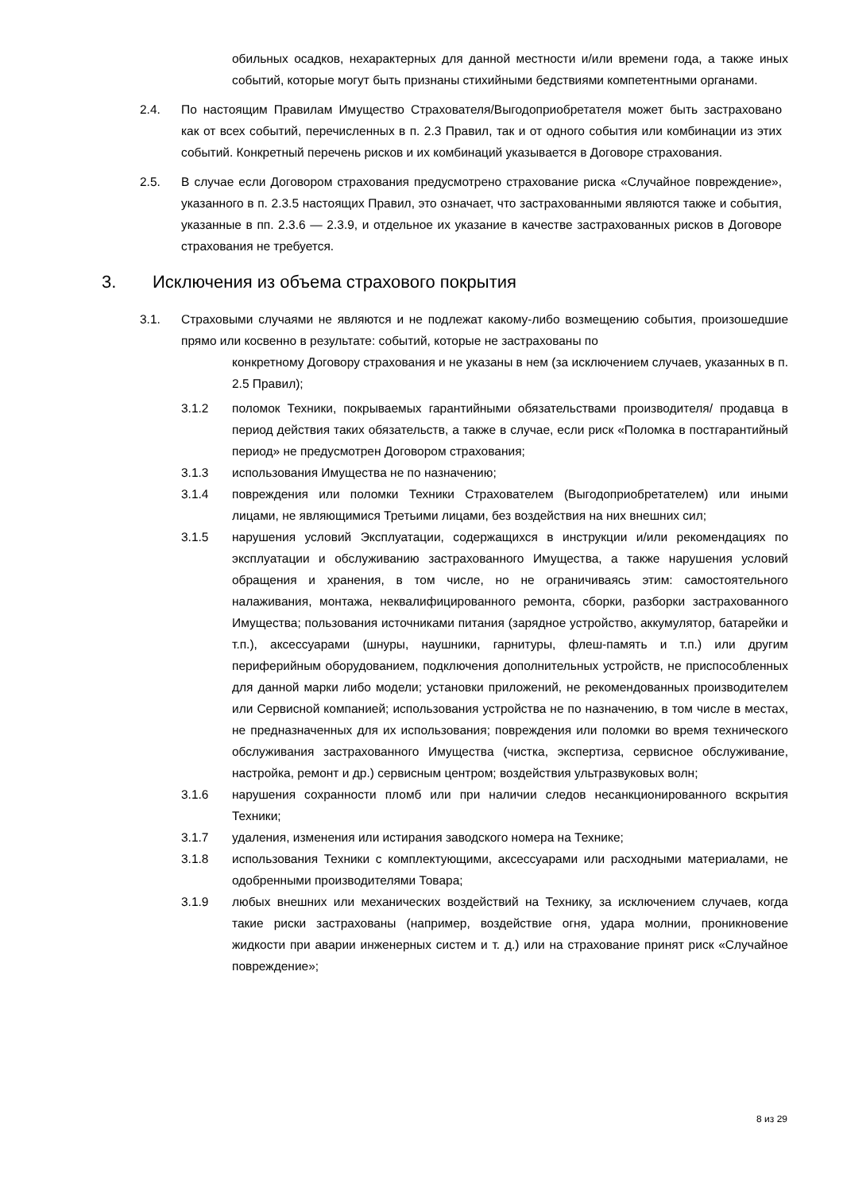обильных осадков, нехарактерных для данной местности и/или времени года, а также иных событий, которые могут быть признаны стихийными бедствиями компетентными органами.
2.4. По настоящим Правилам Имущество Страхователя/Выгодоприобретателя может быть застраховано как от всех событий, перечисленных в п. 2.3 Правил, так и от одного события или комбинации из этих событий. Конкретный перечень рисков и их комбинаций указывается в Договоре страхования.
2.5. В случае если Договором страхования предусмотрено страхование риска «Случайное повреждение», указанного в п. 2.3.5 настоящих Правил, это означает, что застрахованными являются также и события, указанные в пп. 2.3.6 — 2.3.9, и отдельное их указание в качестве застрахованных рисков в Договоре страхования не требуется.
3. Исключения из объема страхового покрытия
3.1. Страховыми случаями не являются и не подлежат какому-либо возмещению события, произошедшие прямо или косвенно в результате: событий, которые не застрахованы по
конкретному Договору страхования и не указаны в нем (за исключением случаев, указанных в п. 2.5 Правил);
3.1.2 поломок Техники, покрываемых гарантийными обязательствами производителя/ продавца в период действия таких обязательств, а также в случае, если риск «Поломка в постгарантийный период» не предусмотрен Договором страхования;
3.1.3 использования Имущества не по назначению;
3.1.4 повреждения или поломки Техники Страхователем (Выгодоприобретателем) или иными лицами, не являющимися Третьими лицами, без воздействия на них внешних сил;
3.1.5 нарушения условий Эксплуатации, содержащихся в инструкции и/или рекомендациях по эксплуатации и обслуживанию застрахованного Имущества, а также нарушения условий обращения и хранения, в том числе, но не ограничиваясь этим: самостоятельного налаживания, монтажа, неквалифицированного ремонта, сборки, разборки застрахованного Имущества; пользования источниками питания (зарядное устройство, аккумулятор, батарейки и т.п.), аксессуарами (шнуры, наушники, гарнитуры, флеш-память и т.п.) или другим периферийным оборудованием, подключения дополнительных устройств, не приспособленных для данной марки либо модели; установки приложений, не рекомендованных производителем или Сервисной компанией; использования устройства не по назначению, в том числе в местах, не предназначенных для их использования; повреждения или поломки во время технического обслуживания застрахованного Имущества (чистка, экспертиза, сервисное обслуживание, настройка, ремонт и др.) сервисным центром; воздействия ультразвуковых волн;
3.1.6 нарушения сохранности пломб или при наличии следов несанкционированного вскрытия Техники;
3.1.7 удаления, изменения или истирания заводского номера на Технике;
3.1.8 использования Техники с комплектующими, аксессуарами или расходными материалами, не одобренными производителями Товара;
3.1.9 любых внешних или механических воздействий на Технику, за исключением случаев, когда такие риски застрахованы (например, воздействие огня, удара молнии, проникновение жидкости при аварии инженерных систем и т. д.) или на страхование принят риск «Случайное повреждение»;
8 из 29